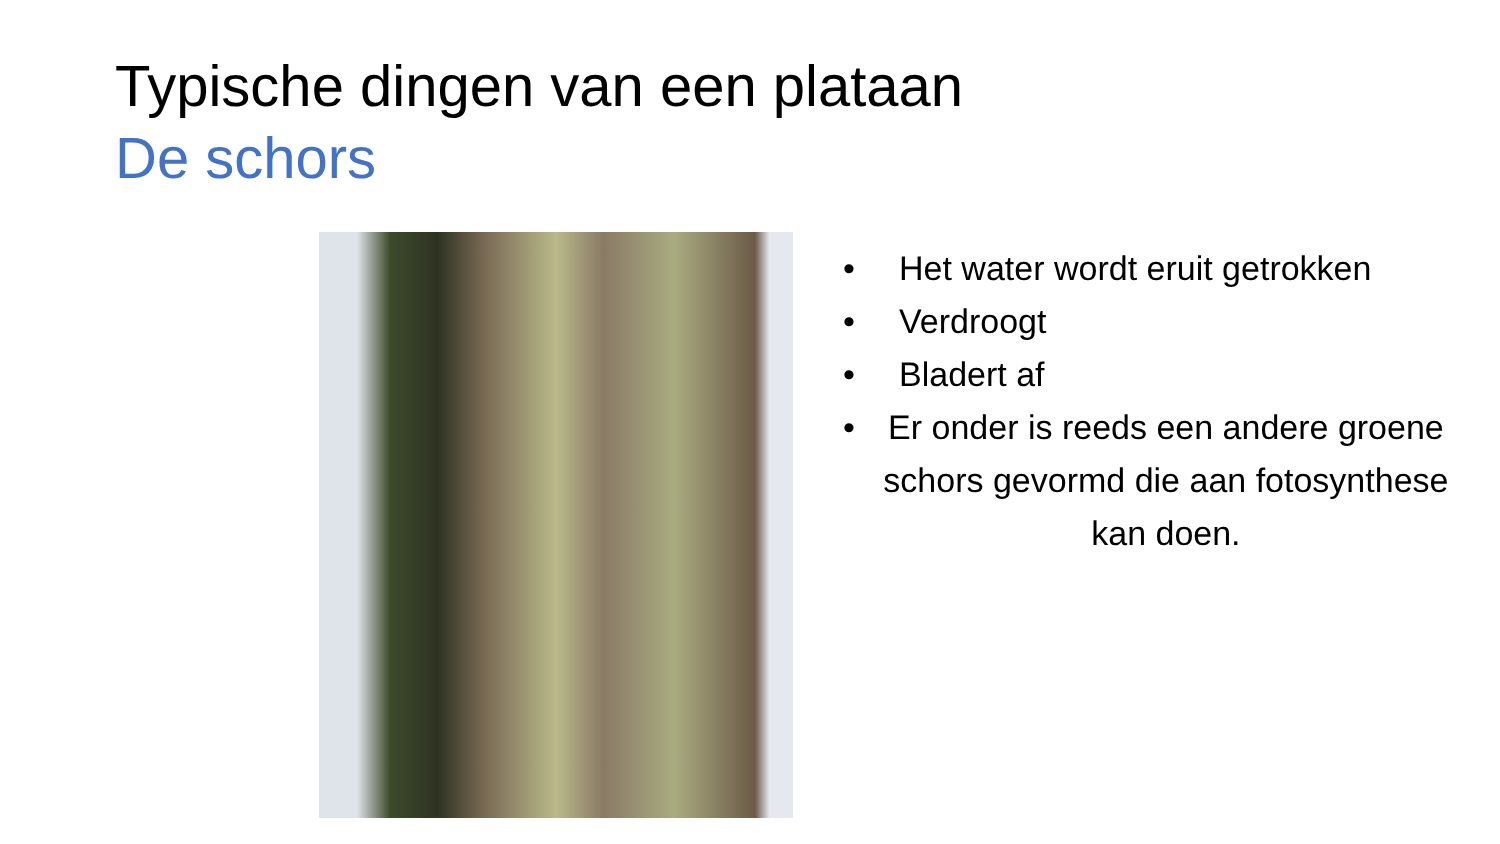Typische dingen van een plataan
De schors
• Het water wordt eruit getrokken
• Verdroogt
• Bladert af
• Er onder is reeds een andere groene schors gevormd die aan fotosynthese kan doen.